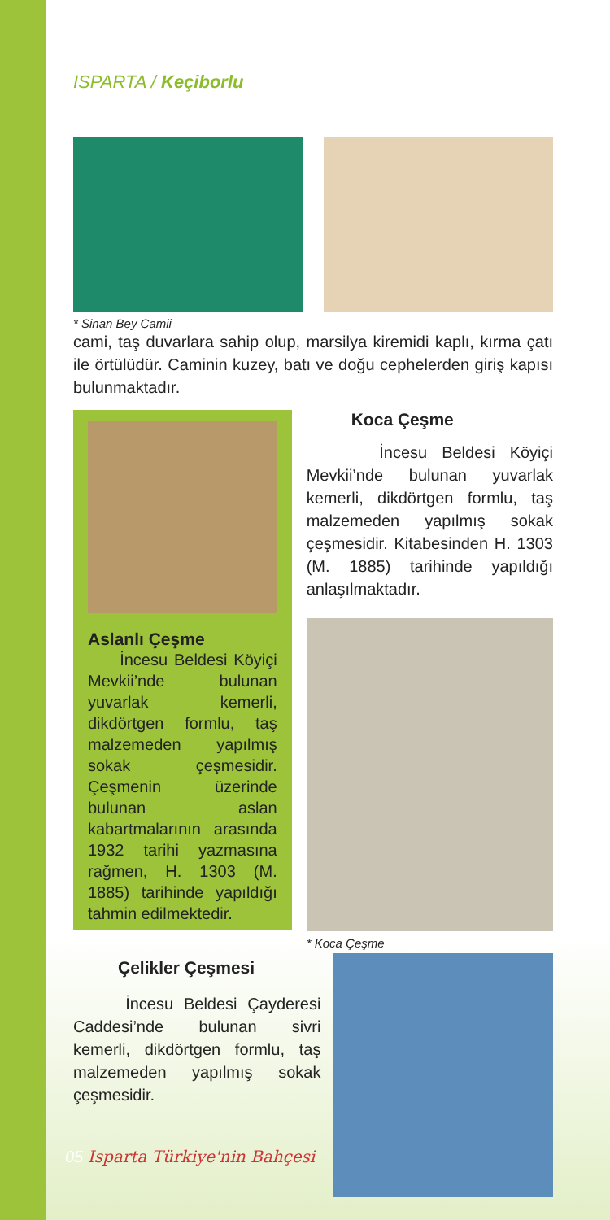ISPARTA / Keçiborlu
* Sinan Bey Camii
cami, taş duvarlara sahip olup, marsilya kiremidi kaplı, kırma çatı ile örtülüdür. Caminin kuzey, batı ve doğu cephelerden giriş kapısı bulunmaktadır.
Aslanlı Çeşme
İncesu Beldesi Köyiçi Mevkii’nde bulunan yuvarlak kemerli, dikdörtgen formlu, taş malzemeden yapılmış sokak çeşmesidir. Çeşmenin üzerinde bulunan aslan kabartmalarının arasında 1932 tarihi yazmasına rağmen, H. 1303 (M. 1885) tarihinde yapıldığı tahmin edilmektedir.
Koca Çeşme
İncesu Beldesi Köyiçi Mevkii’nde bulunan yuvarlak kemerli, dikdörtgen formlu, taş malzemeden yapılmış sokak çeşmesidir. Kitabesinden H. 1303 (M. 1885) tarihinde yapıldığı anlaşılmaktadır.
* Koca Çeşme
Çelikler Çeşmesi
İncesu Beldesi Çayderesi Caddesi’nde bulunan sivri kemerli, dikdörtgen formlu, taş malzemeden yapılmış sokak çeşmesidir.
05 Isparta Türkiye'nin Bahçesi